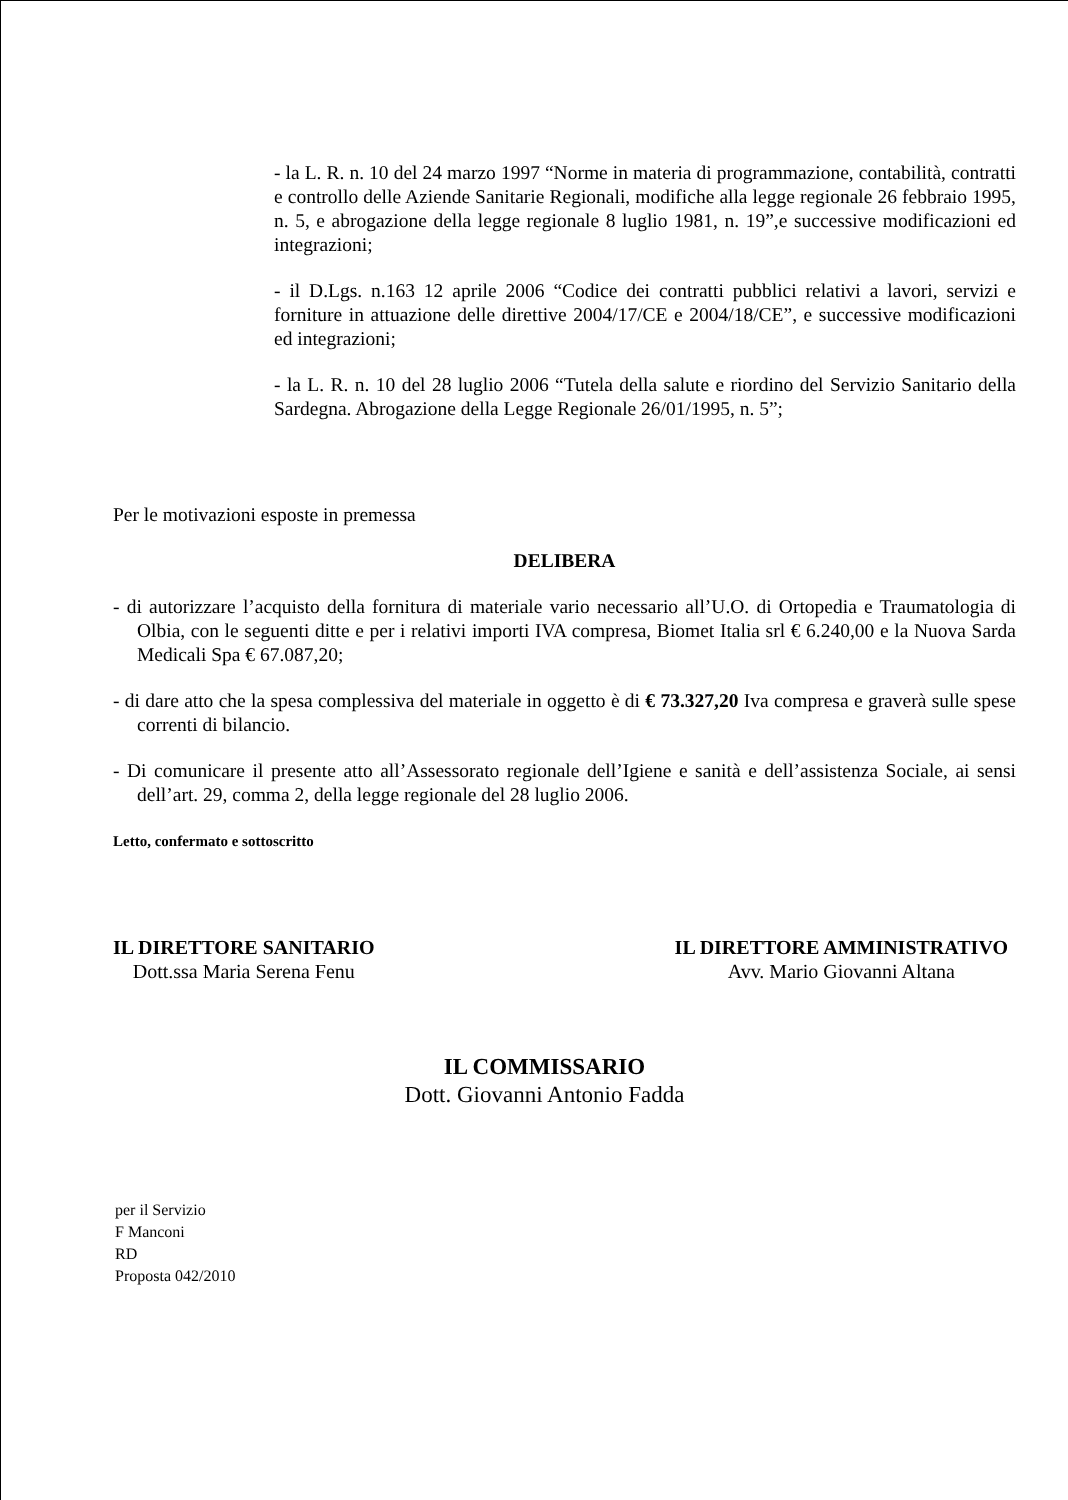- la L. R. n. 10 del 24 marzo 1997 “Norme in materia di programmazione, contabilità, contratti e controllo delle Aziende Sanitarie Regionali, modifiche alla legge regionale 26 febbraio 1995, n. 5, e abrogazione della legge regionale 8 luglio 1981, n. 19”,e successive modificazioni ed integrazioni;
- il D.Lgs. n.163 12 aprile 2006 “Codice dei contratti pubblici relativi a lavori, servizi e forniture in attuazione delle direttive 2004/17/CE e 2004/18/CE”, e successive modificazioni ed integrazioni;
- la L. R. n. 10 del 28 luglio 2006 “Tutela della salute e riordino del Servizio Sanitario della Sardegna. Abrogazione della Legge Regionale 26/01/1995, n. 5”;
Per le motivazioni esposte in premessa
DELIBERA
- di autorizzare l’acquisto della fornitura di materiale vario necessario all’U.O. di Ortopedia e Traumatologia di Olbia, con le seguenti ditte e per i relativi importi IVA compresa, Biomet Italia srl € 6.240,00 e la Nuova Sarda Medicali Spa € 67.087,20;
- di dare atto che la spesa complessiva del materiale in oggetto è di € 73.327,20 Iva compresa e graverà sulle spese correnti di bilancio.
- Di comunicare il presente atto all’Assessorato regionale dell’Igiene e sanità e dell’assistenza Sociale, ai sensi dell’art. 29, comma 2, della legge regionale del 28 luglio 2006.
Letto, confermato e sottoscritto
IL DIRETTORE SANITARIO
Dott.ssa Maria Serena Fenu
IL DIRETTORE AMMINISTRATIVO
Avv. Mario Giovanni Altana
IL COMMISSARIO
Dott. Giovanni Antonio Fadda
per il Servizio
F Manconi
RD
Proposta 042/2010